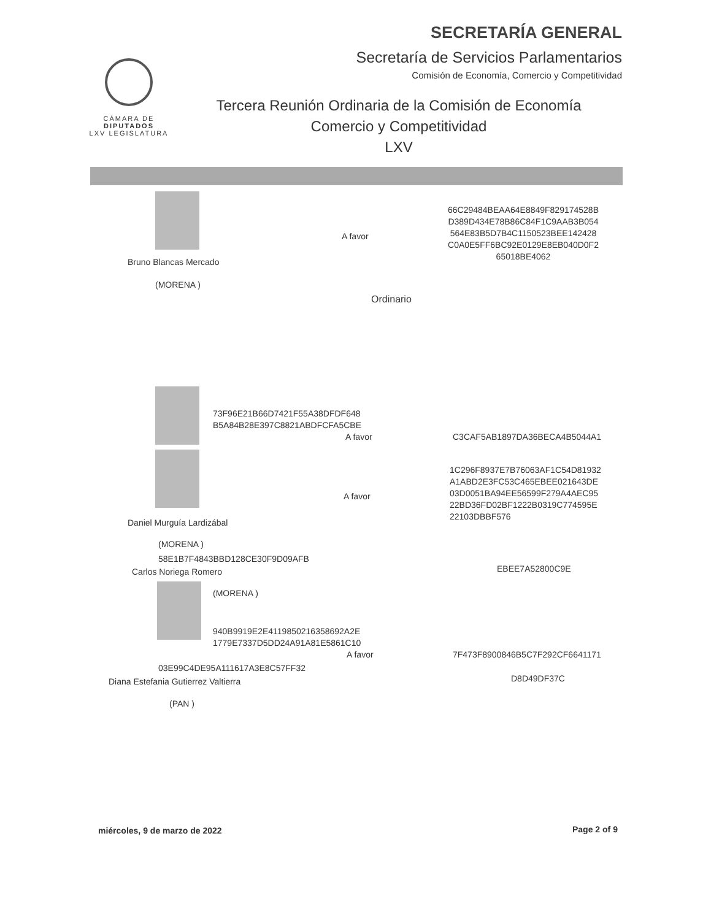SECRETARÍA GENERAL
Secretaría de Servicios Parlamentarios
Comisión de Economía, Comercio y Competitividad
CÁMARA DE
DIPUTADOS
LXV LEGISLATURA
Tercera Reunión Ordinaria de la Comisión de Economía
Comercio y Competitividad
LXV
Bruno Blancas Mercado
(MORENA )
A favor
66C29484BEAA64E8849F829174528B
D389D434E78B86C84F1C9AAB3B054
564E83B5D7B4C1150523BEE142428
C0A0E5FF6BC92E0129E8EB040D0F2
65018BE4062
Ordinario
73F96E21B66D7421F55A38DFDF648
B5A84B28E397C8821ABDFCFA5CBE
A favor C3CAF5AB1897DA36BECA4B5044A1
A favor
1C296F8937E7B76063AF1C54D81932
A1ABD2E3FC53C465EBEE021643DE
03D0051BA94EE56599F279A4AEC95
22BD36FD02BF1222B0319C774595E
22103DBBF576
Daniel Murguía Lardizábal
(MORENA )
58E1B7F4843BBD128CE30F9D09AFB
Carlos Noriega Romero EBEE7A52800C9E
(MORENA )
940B9919E2E4119850216358692A2E
1779E7337D5DD24A91A81E5861C10
A favor 7F473F8900846B5C7F292CF6641171
03E99C4DE95A111617A3E8C57FF32
Diana Estefania Gutierrez Valtierra
D8D49DF37C
(PAN )
miércoles, 9 de marzo de 2022 Page 2 of 9